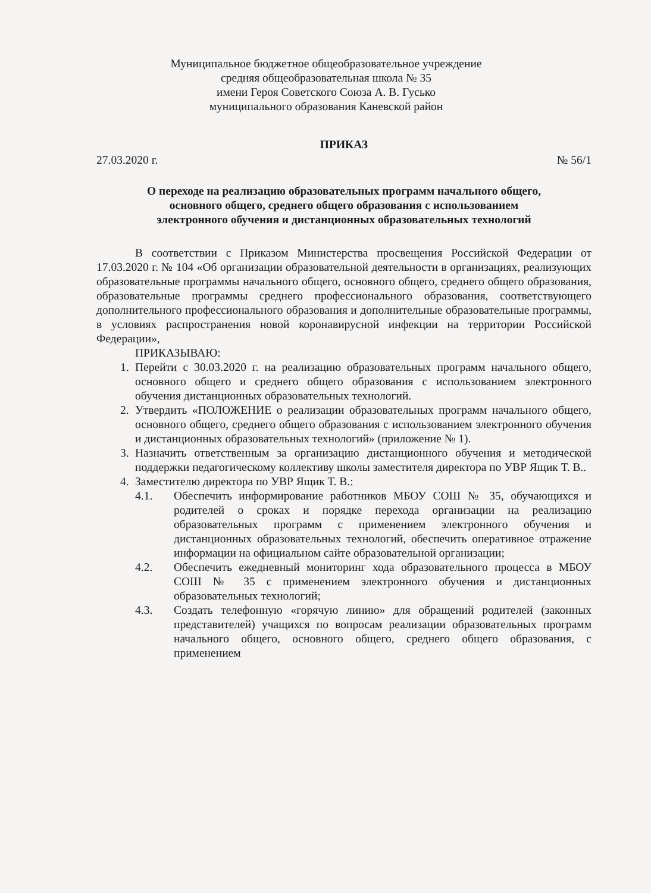Муниципальное бюджетное общеобразовательное учреждение
средняя общеобразовательная школа № 35
имени Героя Советского Союза А. В. Гусько
муниципального образования Каневской район
ПРИКАЗ
27.03.2020 г. № 56/1
О переходе на реализацию образовательных программ начального общего,
основного общего, среднего общего образования с использованием
электронного обучения и дистанционных образовательных технологий
В соответствии с Приказом Министерства просвещения Российской Федерации от 17.03.2020 г. № 104 «Об организации образовательной деятельности в организациях, реализующих образовательные программы начального общего, основного общего, среднего общего образования, образовательные программы среднего профессионального образования, соответствующего дополнительного профессионального образования и дополнительные образовательные программы, в условиях распространения новой коронавирусной инфекции на территории Российской Федерации»,
ПРИКАЗЫВАЮ:
1. Перейти с 30.03.2020 г. на реализацию образовательных программ начального общего, основного общего и среднего общего образования с использованием электронного обучения дистанционных образовательных технологий.
2. Утвердить «ПОЛОЖЕНИЕ о реализации образовательных программ начального общего, основного общего, среднего общего образования с использованием электронного обучения и дистанционных образовательных технологий» (приложение № 1).
3. Назначить ответственным за организацию дистанционного обучения и методической поддержки педагогическому коллективу школы заместителя директора по УВР Ящик Т. В..
4. Заместителю директора по УВР Ящик Т. В.:
4.1. Обеспечить информирование работников МБОУ СОШ № 35, обучающихся и родителей о сроках и порядке перехода организации на реализацию образовательных программ с применением электронного обучения и дистанционных образовательных технологий, обеспечить оперативное отражение информации на официальном сайте образовательной организации;
4.2. Обеспечить ежедневный мониторинг хода образовательного процесса в МБОУ СОШ № 35 с применением электронного обучения и дистанционных образовательных технологий;
4.3. Создать телефонную «горячую линию» для обращений родителей (законных представителей) учащихся по вопросам реализации образовательных программ начального общего, основного общего, среднего общего образования, с применением